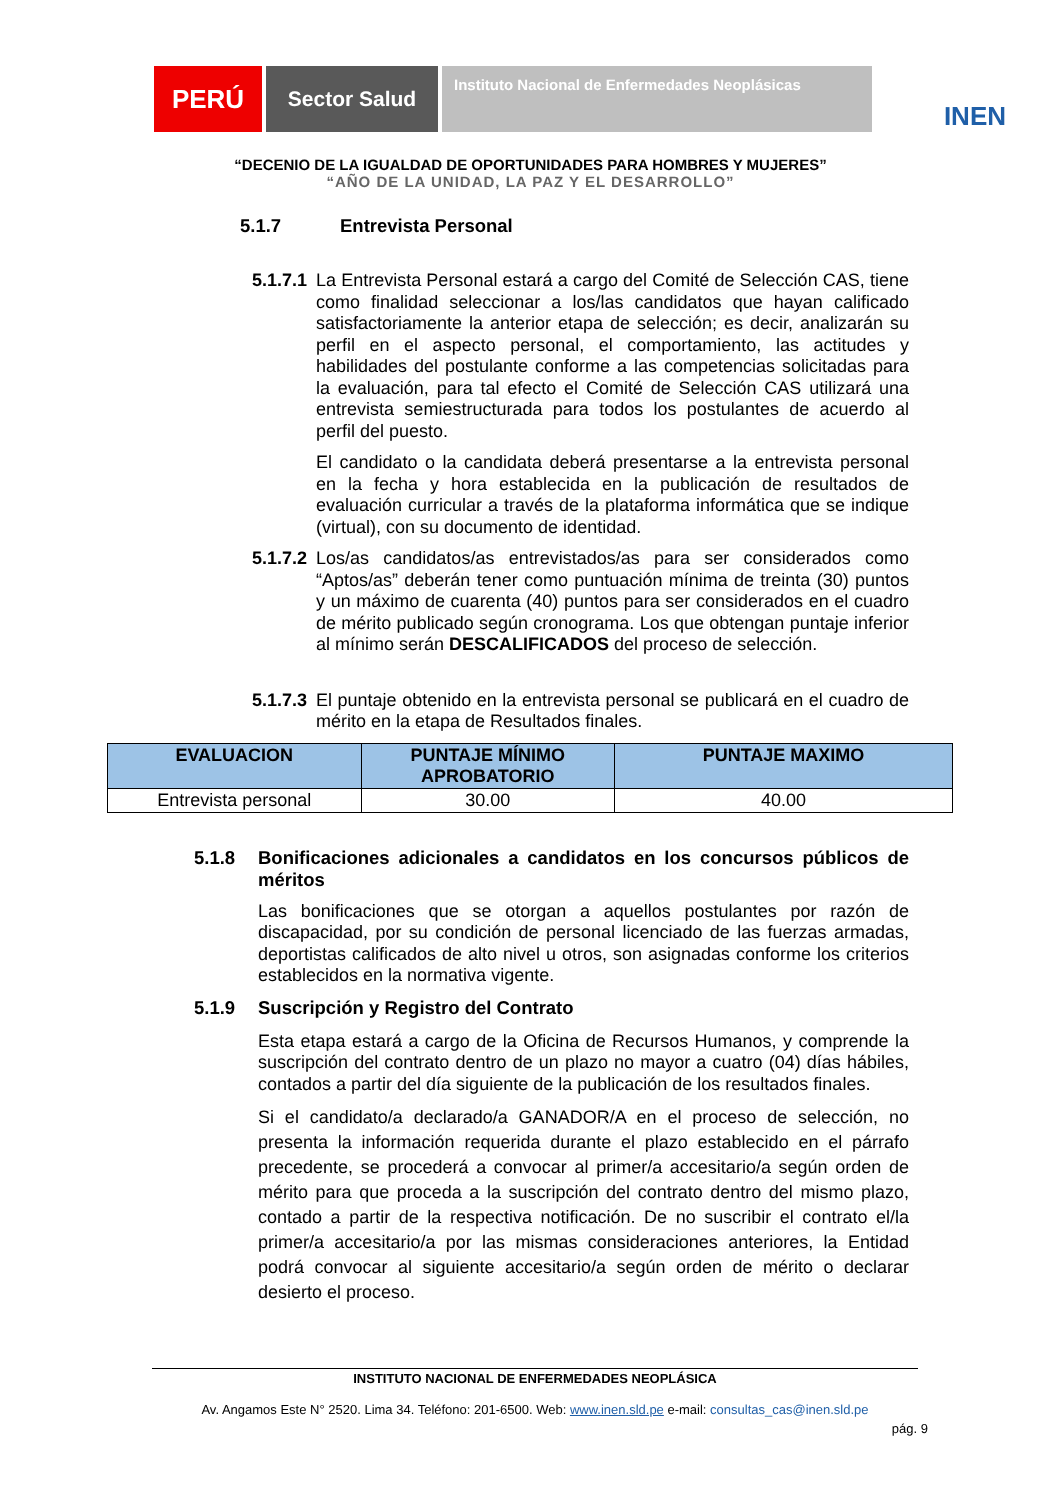PERÚ
Sector Salud
Instituto Nacional de Enfermedades Neoplásicas
INEN
“DECENIO DE LA IGUALDAD DE OPORTUNIDADES PARA HOMBRES Y MUJERES”
“AÑO DE LA UNIDAD, LA PAZ Y EL DESARROLLO”
5.1.7 Entrevista Personal
5.1.7.1
La Entrevista Personal estará a cargo del Comité de Selección CAS, tiene como finalidad seleccionar a los/las candidatos que hayan calificado satisfactoriamente la anterior etapa de selección; es decir, analizarán su perfil en el aspecto personal, el comportamiento, las actitudes y habilidades del postulante conforme a las competencias solicitadas para la evaluación, para tal efecto el Comité de Selección CAS utilizará una entrevista semiestructurada para todos los postulantes de acuerdo al perfil del puesto.
El candidato o la candidata deberá presentarse a la entrevista personal en la fecha y hora establecida en la publicación de resultados de evaluación curricular a través de la plataforma informática que se indique (virtual), con su documento de identidad.
5.1.7.2
Los/as candidatos/as entrevistados/as para ser considerados como “Aptos/as” deberán tener como puntuación mínima de treinta (30) puntos y un máximo de cuarenta (40) puntos para ser considerados en el cuadro de mérito publicado según cronograma. Los que obtengan puntaje inferior al mínimo serán DESCALIFICADOS del proceso de selección.
5.1.7.3
El puntaje obtenido en la entrevista personal se publicará en el cuadro de mérito en la etapa de Resultados finales.
| EVALUACION | PUNTAJE MÍNIMO APROBATORIO | PUNTAJE MAXIMO |
| --- | --- | --- |
| Entrevista personal | 30.00 | 40.00 |
5.1.8 Bonificaciones adicionales a candidatos en los concursos públicos de méritos
Las bonificaciones que se otorgan a aquellos postulantes por razón de discapacidad, por su condición de personal licenciado de las fuerzas armadas, deportistas calificados de alto nivel u otros, son asignadas conforme los criterios establecidos en la normativa vigente.
5.1.9 Suscripción y Registro del Contrato
Esta etapa estará a cargo de la Oficina de Recursos Humanos, y comprende la suscripción del contrato dentro de un plazo no mayor a cuatro (04) días hábiles, contados a partir del día siguiente de la publicación de los resultados finales.
Si el candidato/a declarado/a GANADOR/A en el proceso de selección, no presenta la información requerida durante el plazo establecido en el párrafo precedente, se procederá a convocar al primer/a accesitario/a según orden de mérito para que proceda a la suscripción del contrato dentro del mismo plazo, contado a partir de la respectiva notificación. De no suscribir el contrato el/la primer/a accesitario/a por las mismas consideraciones anteriores, la Entidad podrá convocar al siguiente accesitario/a según orden de mérito o declarar desierto el proceso.
INSTITUTO NACIONAL DE ENFERMEDADES NEOPLÁSICA
Av. Angamos Este N° 2520. Lima 34. Teléfono: 201-6500. Web: www.inen.sld.pe e-mail: consultas_cas@inen.sld.pe
pág. 9